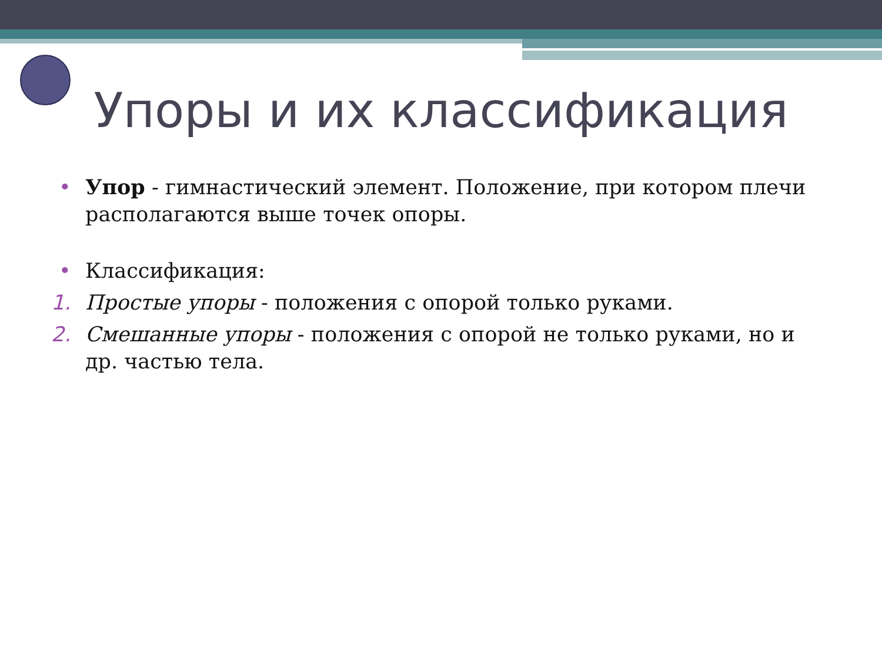Упоры и их классификация
• Упор - гимнастический элемент. Положение, при котором плечи располагаются выше точек опоры.
• Классификация:
1. Простые упоры - положения с опорой только руками.
2. Смешанные упоры - положения с опорой не только руками, но и др. частью тела.